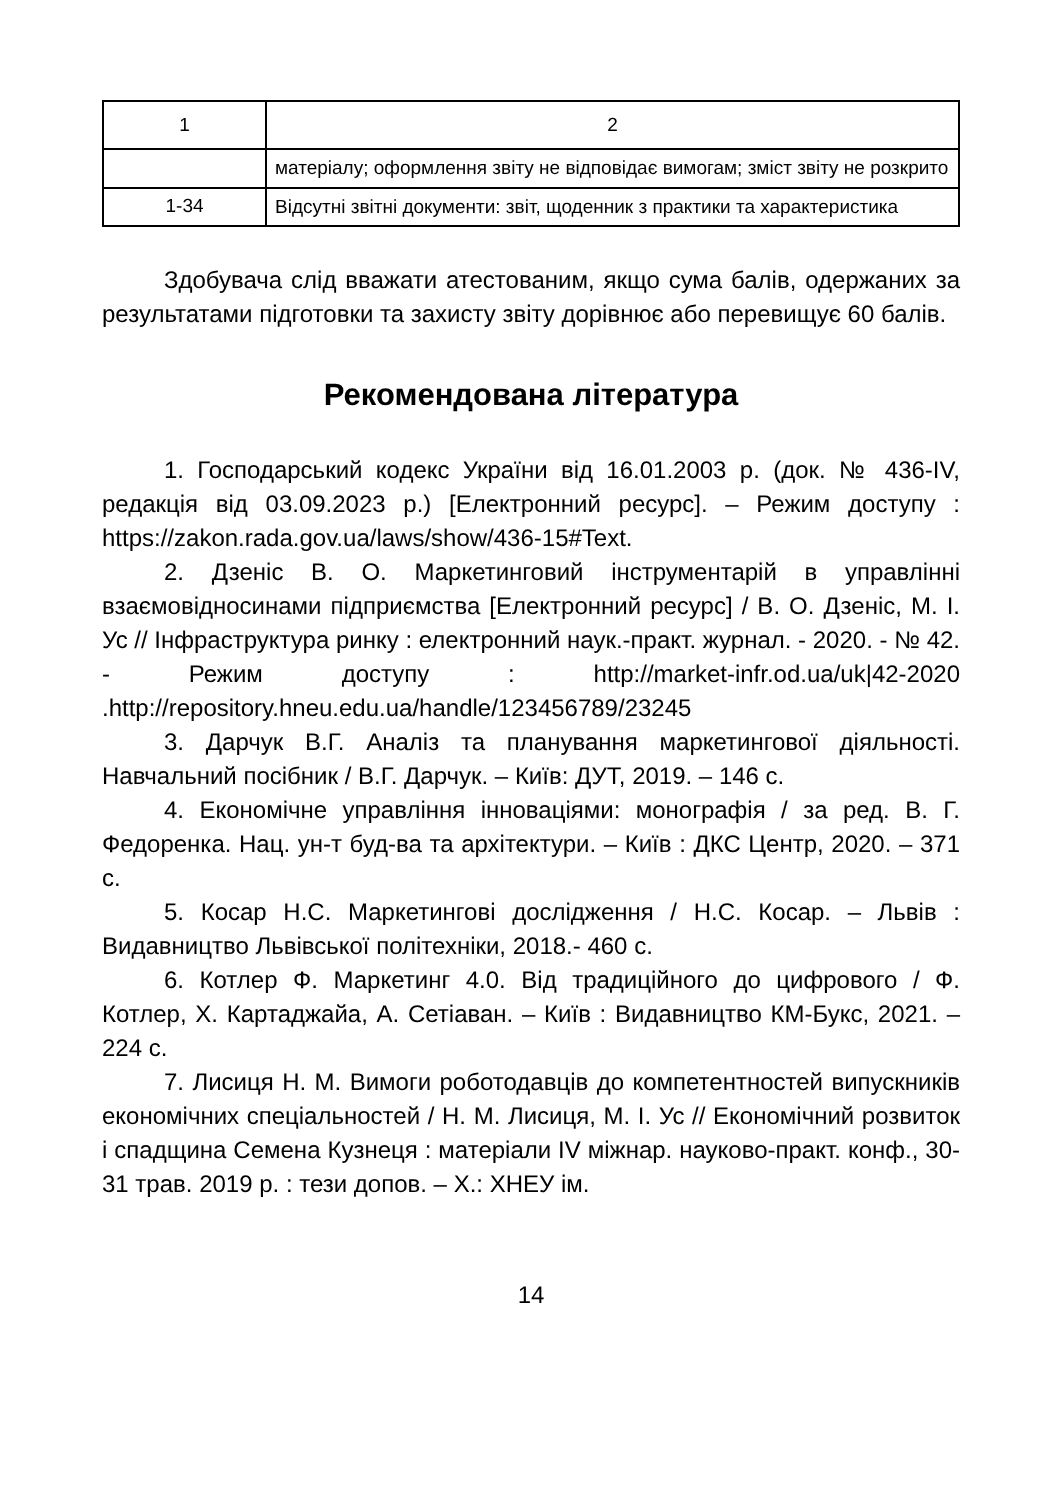| 1 | 2 |
| --- | --- |
| | матеріалу; оформлення звіту не відповідає вимогам; зміст звіту не розкрито |
| 1-34 | Відсутні звітні документи: звіт, щоденник з практики та характеристика |
Здобувача слід вважати атестованим, якщо сума балів, одержаних за результатами підготовки та захисту звіту дорівнює або перевищує 60 балів.
Рекомендована література
1. Господарський кодекс України від 16.01.2003 р. (док. № 436-IV, редакція від 03.09.2023 р.) [Електронний ресурс]. – Режим доступу : https://zakon.rada.gov.ua/laws/show/436-15#Text.
2. Дзеніс В. О. Маркетинговий інструментарій в управлінні взаємовідносинами підприємства [Електронний ресурс] / В. О. Дзеніс, М. І. Ус // Інфраструктура ринку : електронний наук.-практ. журнал. - 2020. - № 42. - Режим доступу : http://market-infr.od.ua/uk|42-2020 .http://repository.hneu.edu.ua/handle/123456789/23245
3. Дарчук В.Г. Аналіз та планування маркетингової діяльності. Навчальний посібник / В.Г. Дарчук. – Київ: ДУТ, 2019. – 146 с.
4. Економічне управління інноваціями: монографія / за ред. В. Г. Федоренка. Нац. ун-т буд-ва та архітектури. – Київ : ДКС Центр, 2020. – 371 с.
5. Косар Н.С. Маркетингові дослідження / Н.С. Косар. – Львів : Видавництво Львівської політехніки, 2018.- 460 с.
6. Котлер Ф. Маркетинг 4.0. Від традиційного до цифрового / Ф. Котлер, Х. Картаджайа, А. Сетіаван. – Київ : Видавництво КМ-Букс, 2021. – 224 с.
7. Лисиця Н. М. Вимоги роботодавців до компетентностей випускників економічних спеціальностей / Н. М. Лисиця, М. І. Ус // Економічний розвиток і спадщина Семена Кузнеця : матеріали IV міжнар. науково-практ. конф., 30-31 трав. 2019 р. : тези допов. – Х.: ХНЕУ ім.
14